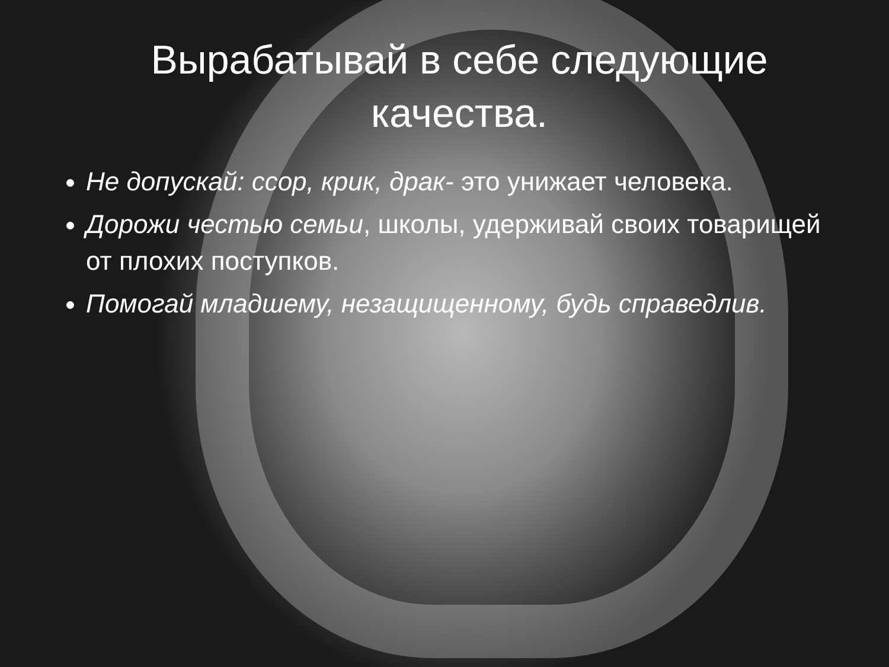Вырабатывай в себе следующие качества.
Не допускай: ссор, крик, драк- это унижает человека.
Дорожи честью семьи, школы, удерживай своих товарищей от плохих поступков.
Помогай младшему, незащищенному, будь справедлив.